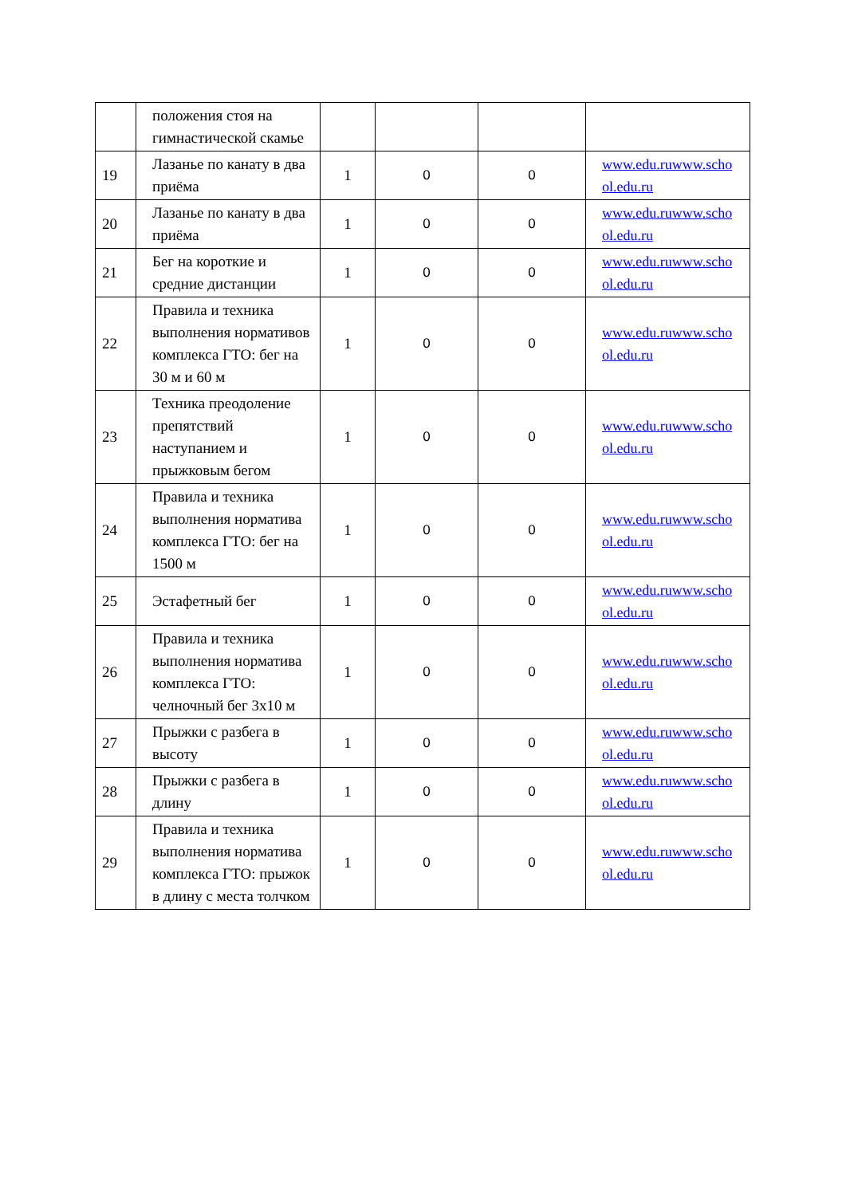| | положения стоя на гимнастической скамье | | | | |
| 19 | Лазанье по канату в два приёма | 1 | 0 | 0 | www.edu.ruwww.scho ol.edu.ru |
| 20 | Лазанье по канату в два приёма | 1 | 0 | 0 | www.edu.ruwww.scho ol.edu.ru |
| 21 | Бег на короткие и средние дистанции | 1 | 0 | 0 | www.edu.ruwww.scho ol.edu.ru |
| 22 | Правила и техника выполнения нормативов комплекса ГТО: бег на 30 м и 60 м | 1 | 0 | 0 | www.edu.ruwww.scho ol.edu.ru |
| 23 | Техника преодоление препятствий наступанием и прыжковым бегом | 1 | 0 | 0 | www.edu.ruwww.scho ol.edu.ru |
| 24 | Правила и техника выполнения норматива комплекса ГТО: бег на 1500 м | 1 | 0 | 0 | www.edu.ruwww.scho ol.edu.ru |
| 25 | Эстафетный бег | 1 | 0 | 0 | www.edu.ruwww.scho ol.edu.ru |
| 26 | Правила и техника выполнения норматива комплекса ГТО: челночный бег 3х10 м | 1 | 0 | 0 | www.edu.ruwww.scho ol.edu.ru |
| 27 | Прыжки с разбега в высоту | 1 | 0 | 0 | www.edu.ruwww.scho ol.edu.ru |
| 28 | Прыжки с разбега в длину | 1 | 0 | 0 | www.edu.ruwww.scho ol.edu.ru |
| 29 | Правила и техника выполнения норматива комплекса ГТО: прыжок в длину с места толчком | 1 | 0 | 0 | www.edu.ruwww.scho ol.edu.ru |